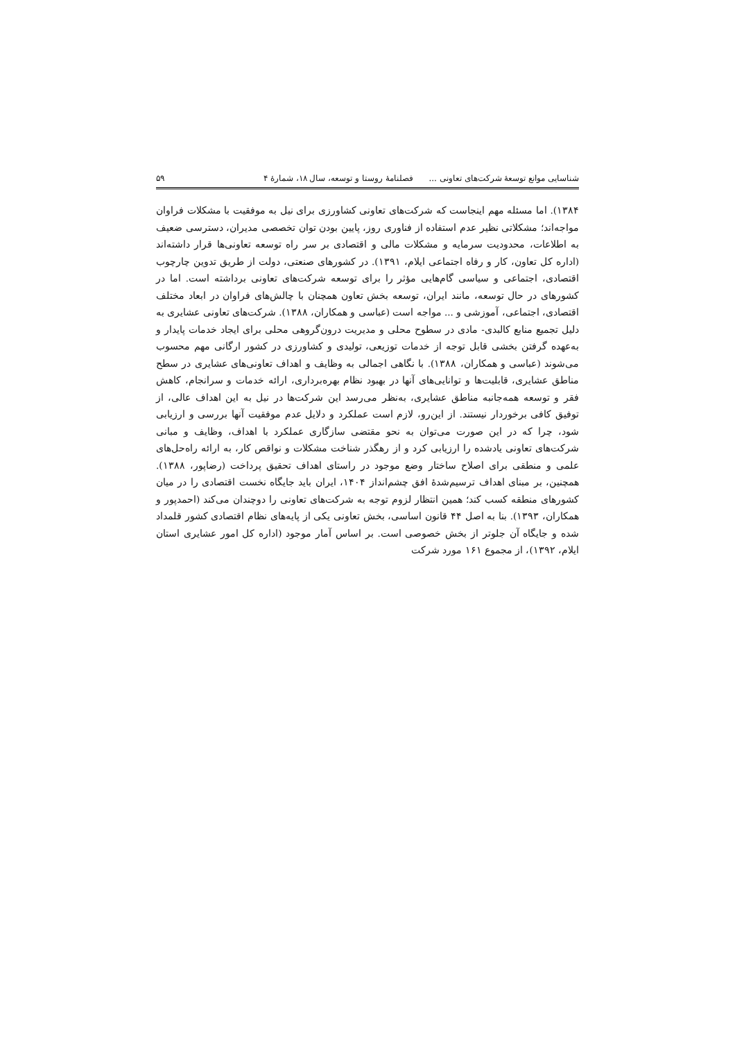شناسایی موانع توسعهٔ شرکت‌های تعاونی ... فصلنامهٔ روستا و توسعه، سال ۱۸، شمارهٔ ۴ ۵۹
۱۳۸۴). اما مسئله مهم اینجاست که شرکت‌های تعاونی کشاورزی برای نیل به موفقیت با مشکلات فراوان مواجه‌اند؛ مشکلاتی نظیر عدم استفاده از فناوری روز، پایین بودن توان تخصصی مدیران، دسترسی ضعیف به اطلاعات، محدودیت سرمایه و مشکلات مالی و اقتصادی بر سر راه توسعه تعاونی‌ها قرار داشته‌اند (اداره کل تعاون، کار و رفاه اجتماعی ایلام، ۱۳۹۱). در کشورهای صنعتی، دولت از طریق تدوین چارچوب اقتصادی، اجتماعی و سیاسی گام‌هایی مؤثر را برای توسعه شرکت‌های تعاونی برداشته است. اما در کشورهای در حال توسعه، مانند ایران، توسعه بخش تعاون همچنان با چالش‌های فراوان در ابعاد مختلف اقتصادی، اجتماعی، آموزشی و ... مواجه است (عباسی و همکاران، ۱۳۸۸). شرکت‌های تعاونی عشایری به دلیل تجمیع منابع کالبدی- مادی در سطوح محلی و مدیریت درون‌گروهی محلی برای ایجاد خدمات پایدار و به‌عهده گرفتن بخشی قابل توجه از خدمات توزیعی، تولیدی و کشاورزی در کشور ارگانی مهم محسوب می‌شوند (عباسی و همکاران، ۱۳۸۸). با نگاهی اجمالی به وظایف و اهداف تعاونی‌های عشایری در سطح مناطق عشایری، قابلیت‌ها و توانایی‌های آنها در بهبود نظام بهره‌برداری، ارائه خدمات و سرانجام، کاهش فقر و توسعه همه‌جانبه مناطق عشایری، به‌نظر می‌رسد این شرکت‌ها در نیل به این اهداف عالی، از توفیق کافی برخوردار نیستند. از این‌رو، لازم است عملکرد و دلایل عدم موفقیت آنها بررسی و ارزیابی شود، چرا که در این صورت می‌توان به نحو مقتضی سازگاری عملکرد با اهداف، وظایف و مبانی شرکت‌های تعاونی یادشده را ارزیابی کرد و از رهگذر شناخت مشکلات و نواقص کار، به ارائه راه‌حل‌های علمی و منطقی برای اصلاح ساختار وضع موجود در راستای اهداف تحقیق پرداخت (رضاپور، ۱۳۸۸). همچنین، بر مبنای اهداف ترسیم‌شدهٔ افق چشم‌انداز ۱۴۰۴، ایران باید جایگاه نخست اقتصادی را در میان کشورهای منطقه کسب کند؛ همین انتظار لزوم توجه به شرکت‌های تعاونی را دوچندان می‌کند (احمدپور و همکاران، ۱۳۹۳). بنا به اصل ۴۴ قانون اساسی، بخش تعاونی یکی از پایه‌های نظام اقتصادی کشور قلمداد شده و جایگاه آن جلوتر از بخش خصوصی است. بر اساس آمار موجود (اداره کل امور عشایری استان ایلام، ۱۳۹۲)، از مجموع ۱۶۱ مورد شرکت